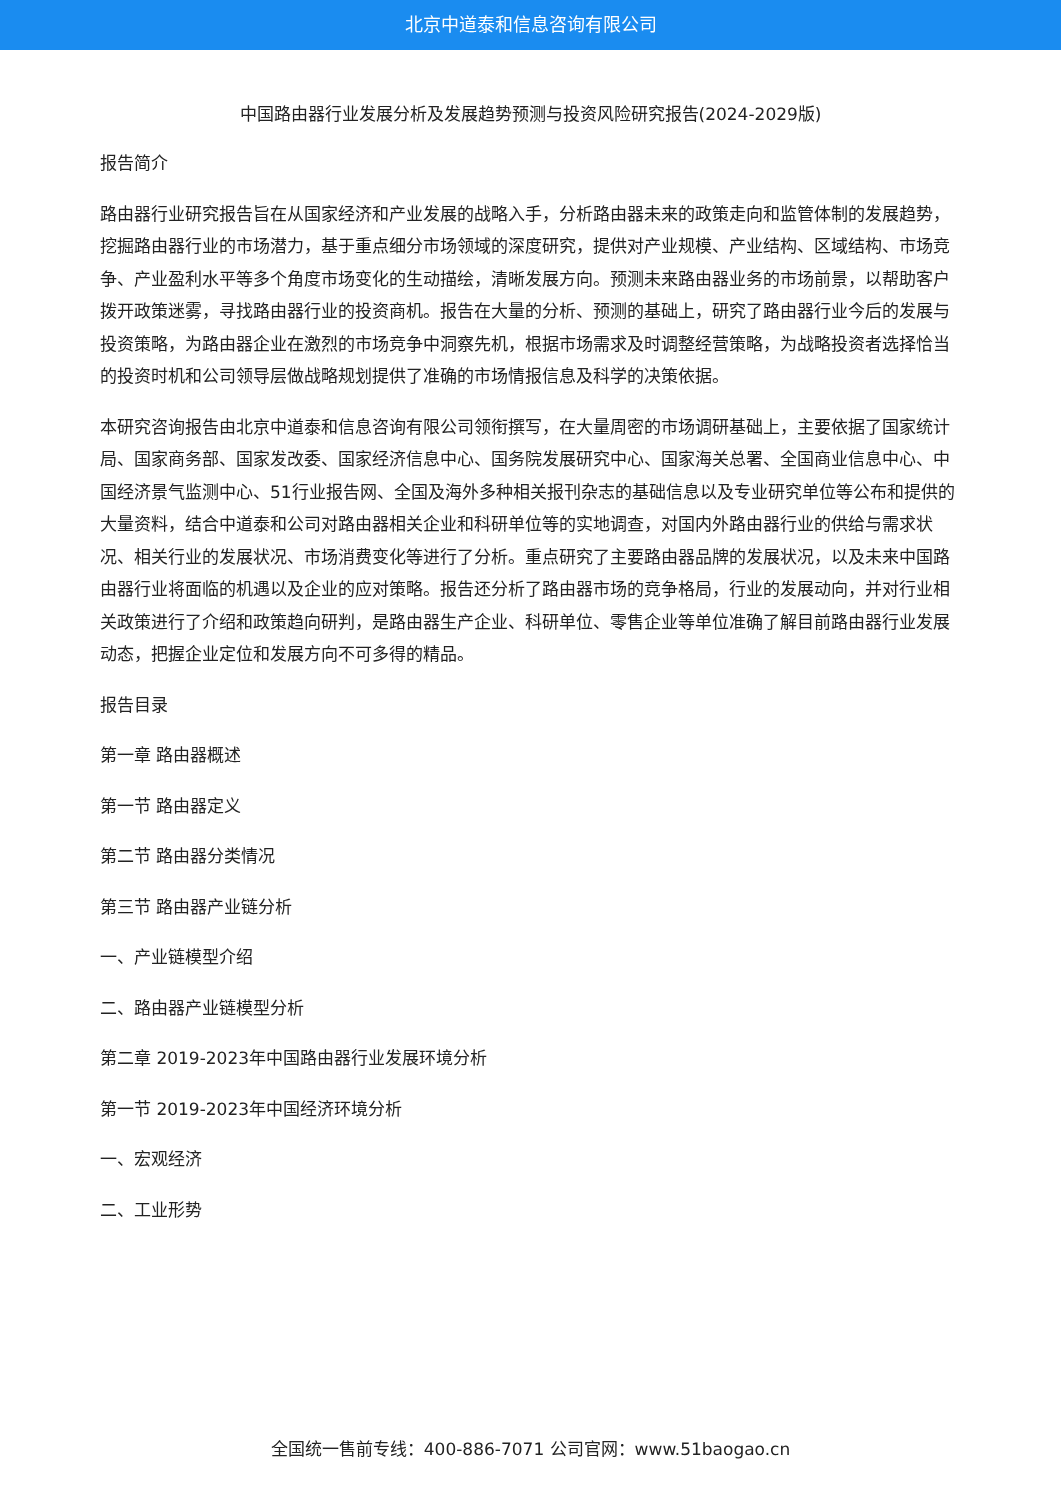北京中道泰和信息咨询有限公司
中国路由器行业发展分析及发展趋势预测与投资风险研究报告(2024-2029版)
报告简介
路由器行业研究报告旨在从国家经济和产业发展的战略入手，分析路由器未来的政策走向和监管体制的发展趋势，挖掘路由器行业的市场潜力，基于重点细分市场领域的深度研究，提供对产业规模、产业结构、区域结构、市场竞争、产业盈利水平等多个角度市场变化的生动描绘，清晰发展方向。预测未来路由器业务的市场前景，以帮助客户拨开政策迷雾，寻找路由器行业的投资商机。报告在大量的分析、预测的基础上，研究了路由器行业今后的发展与投资策略，为路由器企业在激烈的市场竞争中洞察先机，根据市场需求及时调整经营策略，为战略投资者选择恰当的投资时机和公司领导层做战略规划提供了准确的市场情报信息及科学的决策依据。
本研究咨询报告由北京中道泰和信息咨询有限公司领衔撰写，在大量周密的市场调研基础上，主要依据了国家统计局、国家商务部、国家发改委、国家经济信息中心、国务院发展研究中心、国家海关总署、全国商业信息中心、中国经济景气监测中心、51行业报告网、全国及海外多种相关报刊杂志的基础信息以及专业研究单位等公布和提供的大量资料，结合中道泰和公司对路由器相关企业和科研单位等的实地调查，对国内外路由器行业的供给与需求状况、相关行业的发展状况、市场消费变化等进行了分析。重点研究了主要路由器品牌的发展状况，以及未来中国路由器行业将面临的机遇以及企业的应对策略。报告还分析了路由器市场的竞争格局，行业的发展动向，并对行业相关政策进行了介绍和政策趋向研判，是路由器生产企业、科研单位、零售企业等单位准确了解目前路由器行业发展动态，把握企业定位和发展方向不可多得的精品。
报告目录
第一章 路由器概述
第一节 路由器定义
第二节 路由器分类情况
第三节 路由器产业链分析
一、产业链模型介绍
二、路由器产业链模型分析
第二章 2019-2023年中国路由器行业发展环境分析
第一节 2019-2023年中国经济环境分析
一、宏观经济
二、工业形势
全国统一售前专线：400-886-7071 公司官网：www.51baogao.cn